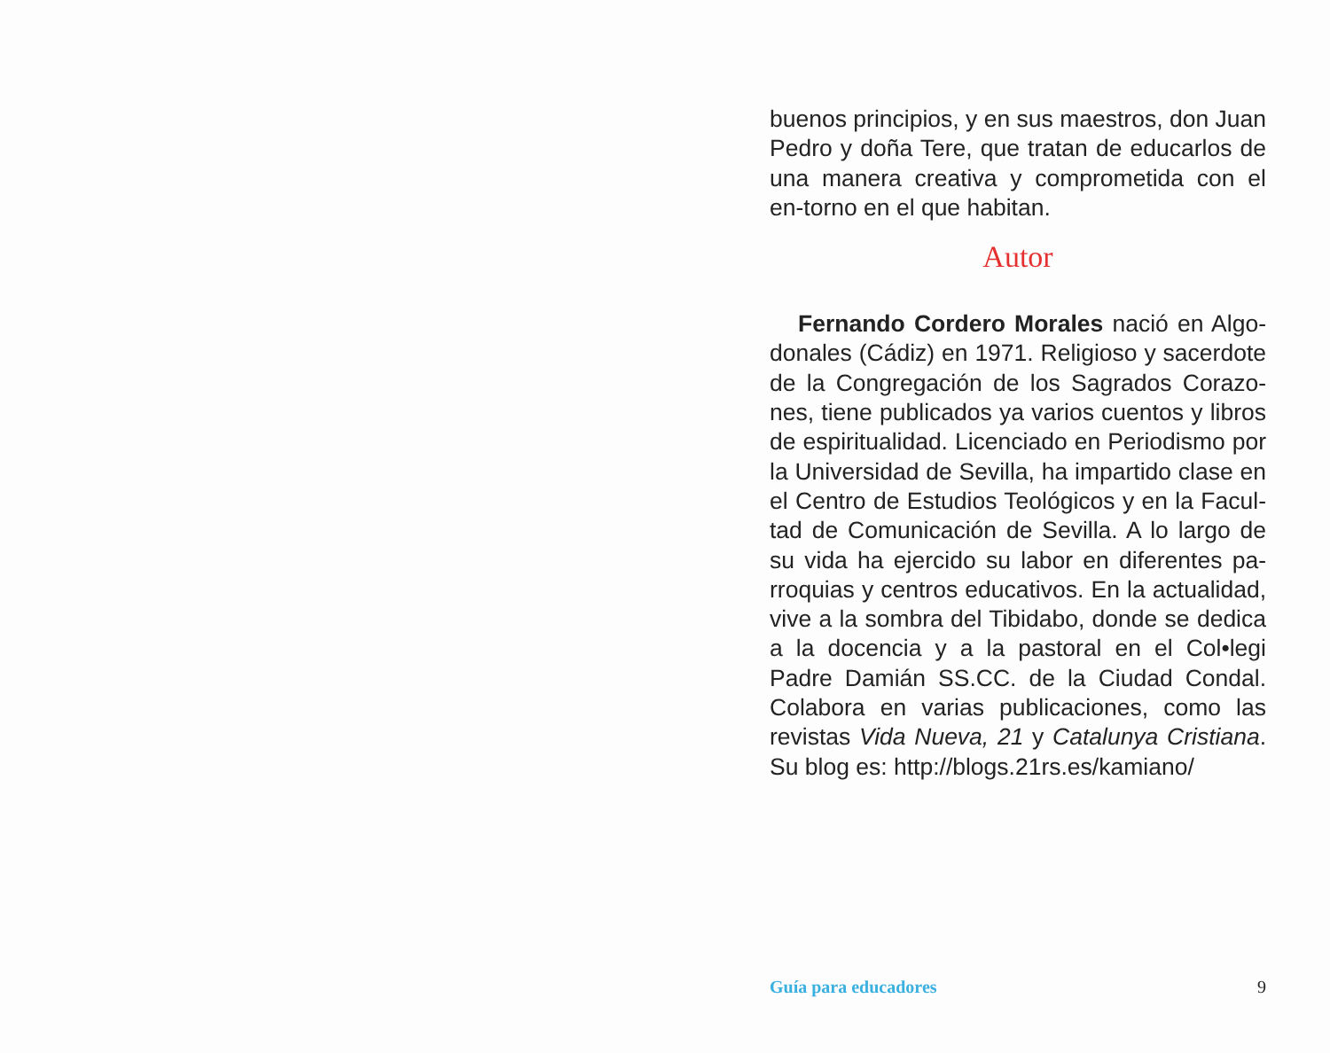buenos principios, y en sus maestros, don Juan Pedro y doña Tere, que tratan de educarlos de una manera creativa y comprometida con el en-torno en el que habitan.
Autor
Fernando Cordero Morales nació en Algo-donales (Cádiz) en 1971. Religioso y sacerdote de la Congregación de los Sagrados Corazo-nes, tiene publicados ya varios cuentos y libros de espiritualidad. Licenciado en Periodismo por la Universidad de Sevilla, ha impartido clase en el Centro de Estudios Teológicos y en la Facul-tad de Comunicación de Sevilla. A lo largo de su vida ha ejercido su labor en diferentes pa-rroquias y centros educativos. En la actualidad, vive a la sombra del Tibidabo, donde se dedica a la docencia y a la pastoral en el Col•legi Padre Damián SS.CC. de la Ciudad Condal. Colabora en varias publicaciones, como las revistas Vida Nueva, 21 y Catalunya Cristiana. Su blog es: http://blogs.21rs.es/kamiano/
Guía para educadores 9